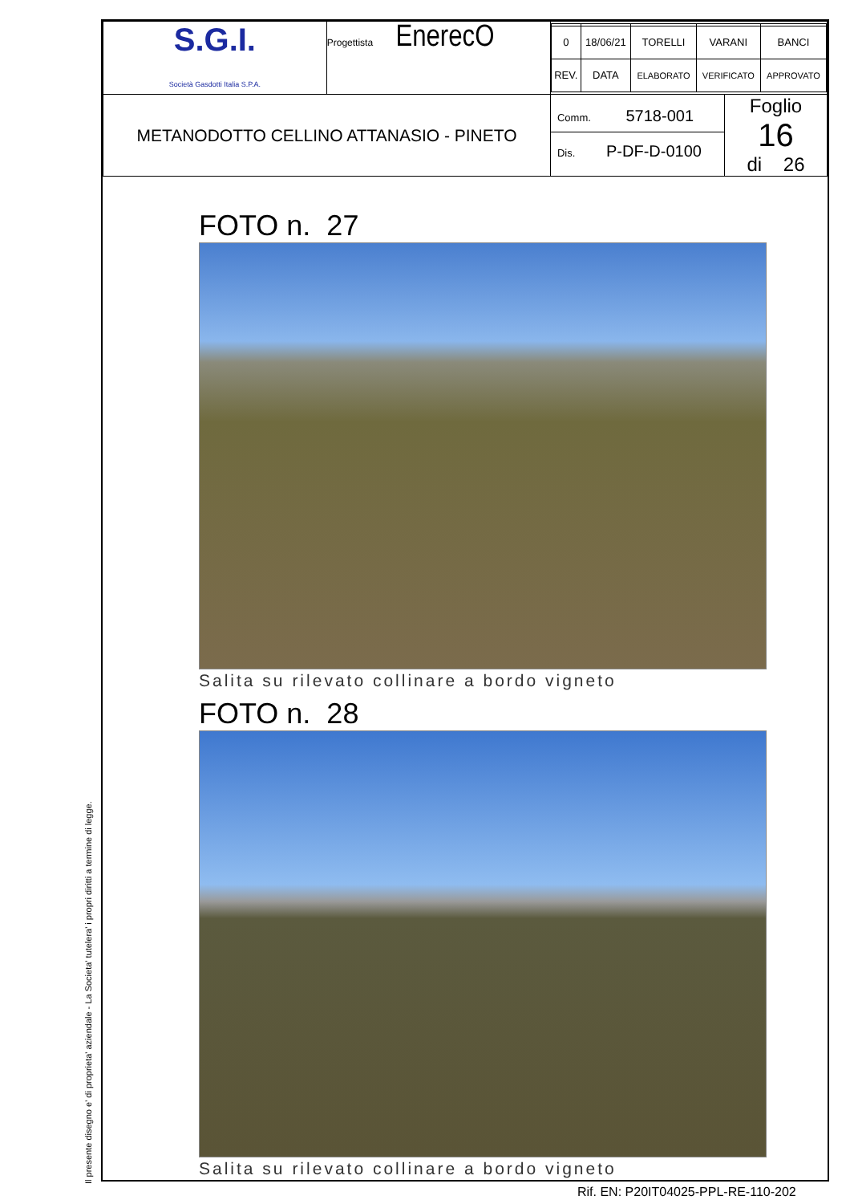| S.G.I. Società Gasdotti Italia S.P.A. | Progettista EnerecO | / 0 / 18/06/21 / TORELLI / VARANI / BANCI / / REV. / DATA / ELABORATO / VERIFICATO / APPROVATO / | |
| METANODOTTO CELLINO ATTANASIO - PINETO | | Comm. 5718-001 Dis. P-DF-D-0100 | Foglio 16 di 26 |
FOTO n. 27
Salita su rilevato collinare a bordo vigneto
FOTO n. 28
Salita su rilevato collinare a bordo vigneto
Il presente disegno e' di proprieta' aziendale - La Societa' tutelera' i propri diritti a termine di legge.
Rif. EN: P20IT04025-PPL-RE-110-202